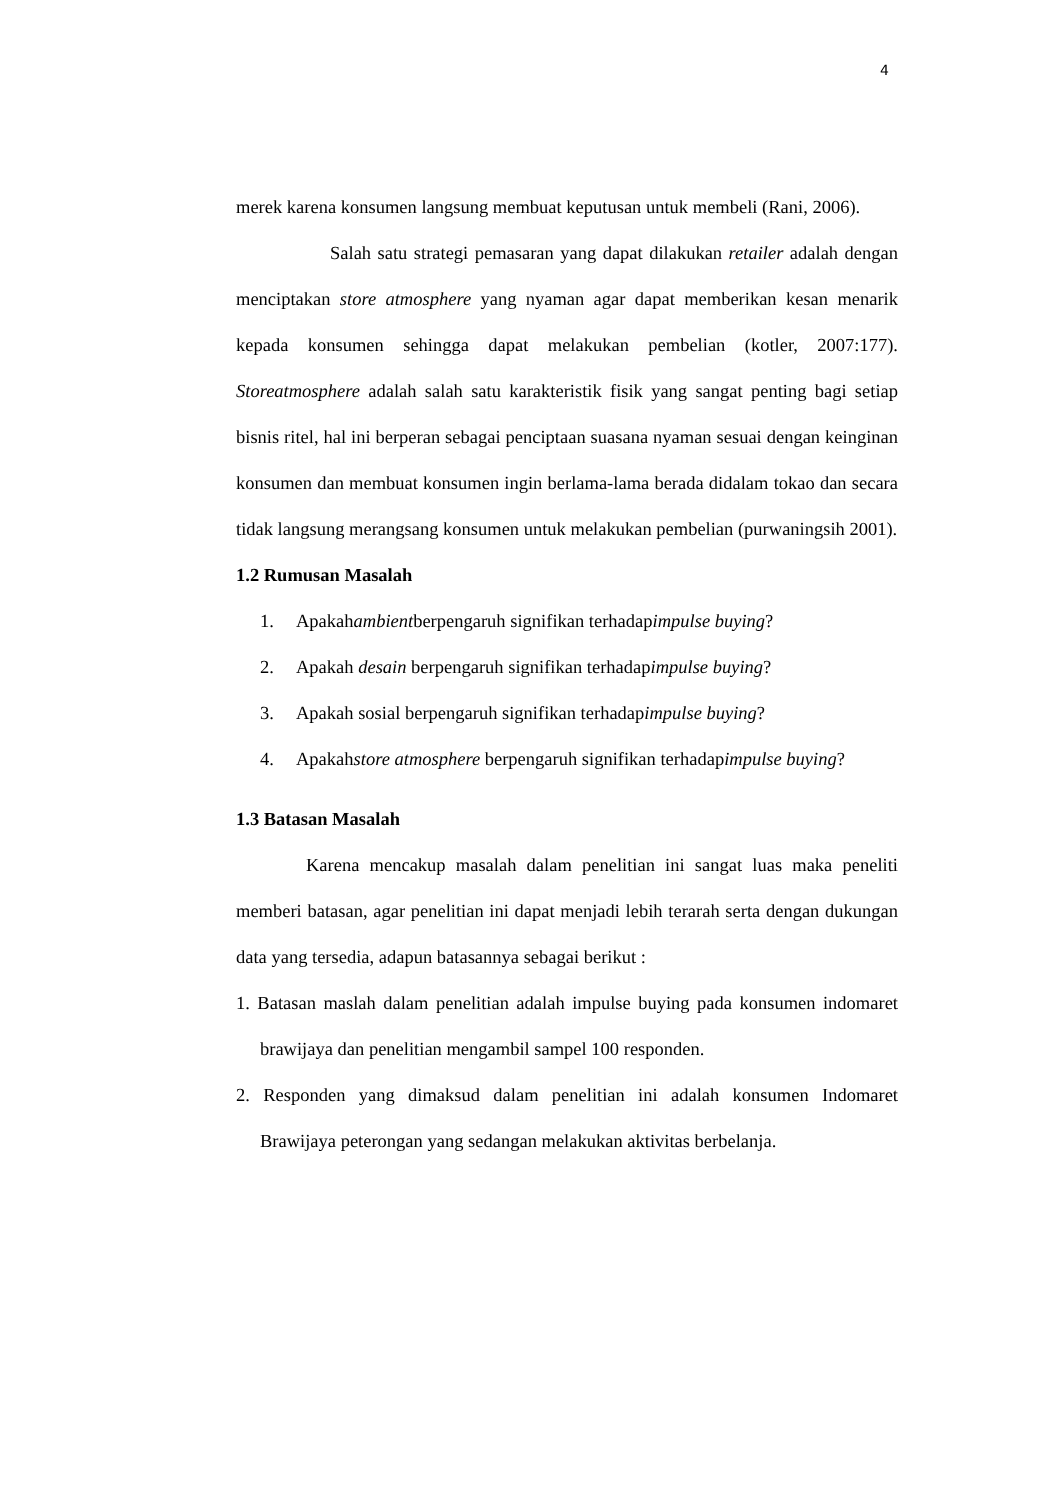4
merek karena konsumen langsung membuat keputusan untuk membeli (Rani, 2006).
Salah satu strategi pemasaran yang dapat dilakukan retailer adalah dengan menciptakan store atmosphere yang nyaman agar dapat memberikan kesan menarik kepada konsumen sehingga dapat melakukan pembelian (kotler, 2007:177). Storeatmosphere adalah salah satu karakteristik fisik yang sangat penting bagi setiap bisnis ritel, hal ini berperan sebagai penciptaan suasana nyaman sesuai dengan keinginan konsumen dan membuat konsumen ingin berlama-lama berada didalam tokao dan secara tidak langsung merangsang konsumen untuk melakukan pembelian (purwaningsih 2001).
1.2 Rumusan Masalah
1. Apakahambientberpengaruh signifikan terhadapimpulse buying?
2. Apakah desain berpengaruh signifikan terhadapimpulse buying?
3. Apakah sosial berpengaruh signifikan terhadapimpulse buying?
4. Apakahstore atmosphere berpengaruh signifikan terhadapimpulse buying?
1.3 Batasan Masalah
Karena mencakup masalah dalam penelitian ini sangat luas maka peneliti memberi batasan, agar penelitian ini dapat menjadi lebih terarah serta dengan dukungan data yang tersedia, adapun batasannya sebagai berikut :
1. Batasan maslah dalam penelitian adalah impulse buying pada konsumen indomaret brawijaya dan penelitian mengambil sampel 100 responden.
2. Responden yang dimaksud dalam penelitian ini adalah konsumen Indomaret Brawijaya peterongan yang sedangan melakukan aktivitas berbelanja.